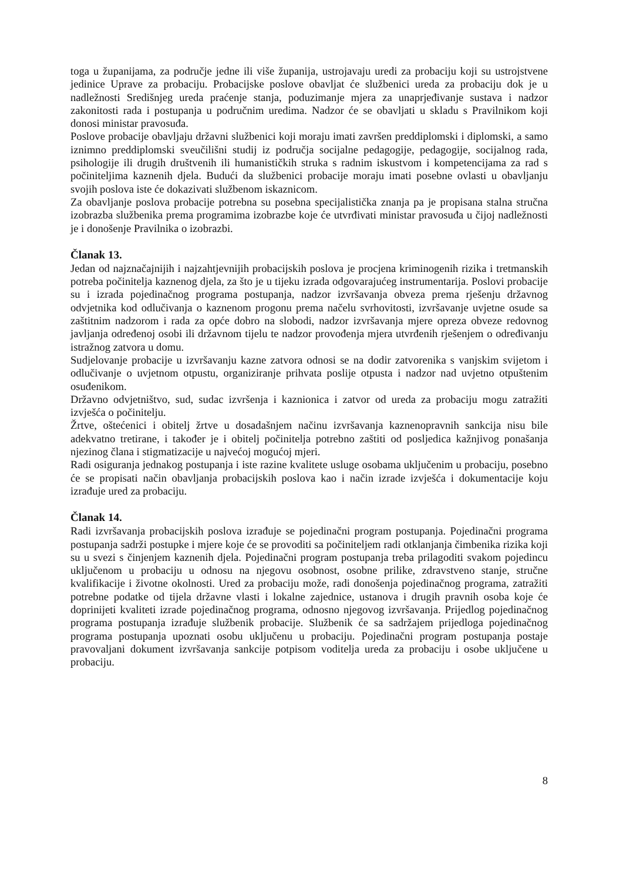toga u županijama, za područje jedne ili više županija, ustrojavaju uredi za probaciju koji su ustrojstvene jedinice Uprave za probaciju. Probacijske poslove obavljat će službenici ureda za probaciju dok je u nadležnosti Središnjeg ureda praćenje stanja, poduzimanje mjera za unaprjeđivanje sustava i nadzor zakonitosti rada i postupanja u područnim uredima. Nadzor će se obavljati u skladu s Pravilnikom koji donosi ministar pravosuđa.
Poslove probacije obavljaju državni službenici koji moraju imati završen preddiplomski i diplomski, a samo iznimno preddiplomski sveučilišni studij iz područja socijalne pedagogije, pedagogije, socijalnog rada, psihologije ili drugih društvenih ili humanističkih struka s radnim iskustvom i kompetencijama za rad s počiniteljima kaznenih djela. Budući da službenici probacije moraju imati posebne ovlasti u obavljanju svojih poslova iste će dokazivati službenom iskaznicom.
Za obavljanje poslova probacije potrebna su posebna specijalistička znanja pa je propisana stalna stručna izobrazba službenika prema programima izobrazbe koje će utvrđivati ministar pravosuđa u čijoj nadležnosti je i donošenje Pravilnika o izobrazbi.
Članak 13.
Jedan od najznačajnijih i najzahtjevnijih probacijskih poslova je procjena kriminogenih rizika i tretmanskih potreba počinitelja kaznenog djela, za što je u tijeku izrada odgovarajućeg instrumentarija. Poslovi probacije su i izrada pojedinačnog programa postupanja, nadzor izvršavanja obveza prema rješenju državnog odvjetnika kod odlučivanja o kaznenom progonu prema načelu svrhovitosti, izvršavanje uvjetne osude sa zaštitnim nadzorom i rada za opće dobro na slobodi, nadzor izvršavanja mjere opreza obveze redovnog javljanja određenoj osobi ili državnom tijelu te nadzor provođenja mjera utvrđenih rješenjem o određivanju istražnog zatvora u domu.
Sudjelovanje probacije u izvršavanju kazne zatvora odnosi se na dodir zatvorenika s vanjskim svijetom i odlučivanje o uvjetnom otpustu, organiziranje prihvata poslije otpusta i nadzor nad uvjetno otpuštenim osuđenikom.
Državno odvjetništvo, sud, sudac izvršenja i kaznionica i zatvor od ureda za probaciju mogu zatražiti izvješća o počinitelju.
Žrtve, oštećenici i obitelj žrtve u dosadašnjem načinu izvršavanja kaznenopravnih sankcija nisu bile adekvatno tretirane, i također je i obitelj počinitelja potrebno zaštiti od posljedica kažnjivog ponašanja njezinog člana i stigmatizacije u najvećoj mogućoj mjeri.
Radi osiguranja jednakog postupanja i iste razine kvalitete usluge osobama uključenim u probaciju, posebno će se propisati način obavljanja probacijskih poslova kao i način izrade izvješća i dokumentacije koju izrađuje ured za probaciju.
Članak 14.
Radi izvršavanja probacijskih poslova izrađuje se pojedinačni program postupanja. Pojedinačni programa postupanja sadrži postupke i mjere koje će se provoditi sa počiniteljem radi otklanjanja čimbenika rizika koji su u svezi s činjenjem kaznenih djela. Pojedinačni program postupanja treba prilagoditi svakom pojedincu uključenom u probaciju u odnosu na njegovu osobnost, osobne prilike, zdravstveno stanje, stručne kvalifikacije i životne okolnosti. Ured za probaciju može, radi donošenja pojedinačnog programa, zatražiti potrebne podatke od tijela državne vlasti i lokalne zajednice, ustanova i drugih pravnih osoba koje će doprinijeti kvaliteti izrade pojedinačnog programa, odnosno njegovog izvršavanja. Prijedlog pojedinačnog programa postupanja izrađuje službenik probacije. Službenik će sa sadržajem prijedloga pojedinačnog programa postupanja upoznati osobu uključenu u probaciju. Pojedinačni program postupanja postaje pravovaljani dokument izvršavanja sankcije potpisom voditelja ureda za probaciju i osobe uključene u probaciju.
8